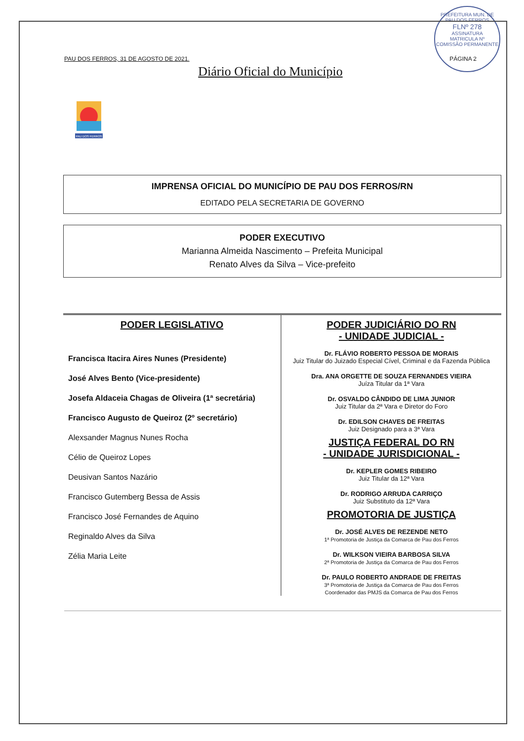PREFEITURA MUN. DE PAU DOS FERROS
FLNº 278
ASSINATURA
MATRICULA Nº
COMISSÃO PERMANENTE
PAU DOS FERROS, 31 DE AGOSTO DE 2021. PÁGINA 2
Diário Oficial do Município
PAU DOS FERROS
IMPRENSA OFICIAL DO MUNICÍPIO DE PAU DOS FERROS/RN
EDITADO PELA SECRETARIA DE GOVERNO
PODER EXECUTIVO
Marianna Almeida Nascimento – Prefeita Municipal
Renato Alves da Silva – Vice-prefeito
PODER LEGISLATIVO
Francisca Itacira Aires Nunes (Presidente)
José Alves Bento (Vice-presidente)
Josefa Aldaceia Chagas de Oliveira (1ª secretária)
Francisco Augusto de Queiroz (2º secretário)
Alexsander Magnus Nunes Rocha
Célio de Queiroz Lopes
Deusivan Santos Nazário
Francisco Gutemberg Bessa de Assis
Francisco José Fernandes de Aquino
Reginaldo Alves da Silva
Zélia Maria Leite
PODER JUDICIÁRIO DO RN
- UNIDADE JUDICIAL -
Dr. FLÁVIO ROBERTO PESSOA DE MORAIS
Juiz Titular do Juizado Especial Cível, Criminal e da Fazenda Pública
Dra. ANA ORGETTE DE SOUZA FERNANDES VIEIRA
Juíza Titular da 1ª Vara
Dr. OSVALDO CÂNDIDO DE LIMA JUNIOR
Juiz Titular da 2ª Vara e Diretor do Foro
Dr. EDILSON CHAVES DE FREITAS
Juiz Designado para a 3ª Vara
JUSTIÇA FEDERAL DO RN
- UNIDADE JURISDICIONAL -
Dr. KEPLER GOMES RIBEIRO
Juiz Titular da 12ª Vara
Dr. RODRIGO ARRUDA CARRIÇO
Juiz Substituto da 12ª Vara
PROMOTORIA DE JUSTIÇA
Dr. JOSÉ ALVES DE REZENDE NETO
1ª Promotoria de Justiça da Comarca de Pau dos Ferros
Dr. WILKSON VIEIRA BARBOSA SILVA
2ª Promotoria de Justiça da Comarca de Pau dos Ferros
Dr. PAULO ROBERTO ANDRADE DE FREITAS
3ª Promotoria de Justiça da Comarca de Pau dos Ferros
Coordenador das PMJS da Comarca de Pau dos Ferros